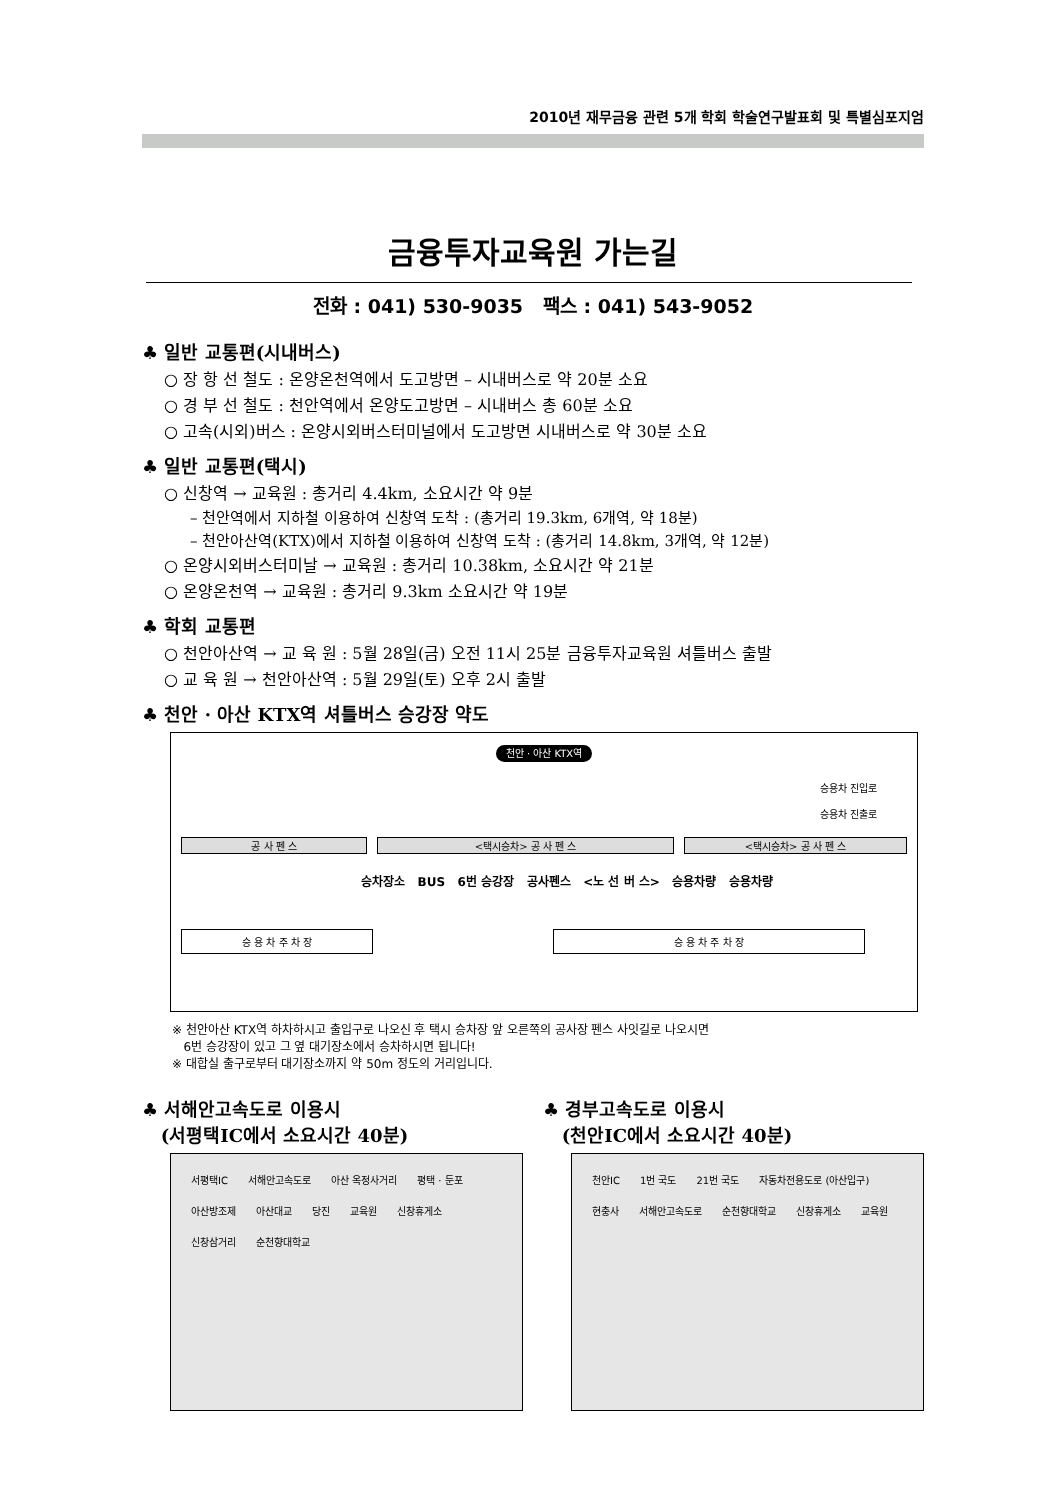2010년 재무금융 관련 5개 학회 학술연구발표회 및 특별심포지엄
금융투자교육원 가는길
전화 : 041) 530-9035 팩스 : 041) 543-9052
♣ 일반 교통편(시내버스)
○ 장 항 선 철도 : 온양온천역에서 도고방면 – 시내버스로 약 20분 소요
○ 경 부 선 철도 : 천안역에서 온양도고방면 – 시내버스 총 60분 소요
○ 고속(시외)버스 : 온양시외버스터미널에서 도고방면 시내버스로 약 30분 소요
♣ 일반 교통편(택시)
○ 신창역 → 교육원 : 총거리 4.4km, 소요시간 약 9분
– 천안역에서 지하철 이용하여 신창역 도착 : (총거리 19.3km, 6개역, 약 18분)
– 천안아산역(KTX)에서 지하철 이용하여 신창역 도착 : (총거리 14.8km, 3개역, 약 12분)
○ 온양시외버스터미날 → 교육원 : 총거리 10.38km, 소요시간 약 21분
○ 온양온천역 → 교육원 : 총거리 9.3km 소요시간 약 19분
♣ 학회 교통편
○ 천안아산역 → 교 육 원 : 5월 28일(금) 오전 11시 25분 금융투자교육원 셔틀버스 출발
○ 교 육 원 → 천안아산역 : 5월 29일(토) 오후 2시 출발
♣ 천안 · 아산 KTX역 셔틀버스 승강장 약도
천안 · 아산 KTX역
승용차 진입로
승용차 진출로
공 사 펜 스 <택시승차> 공 사 펜 스 <택시승차> 공 사 펜 스
승차장소 BUS 6번 승강장 공사펜스 <노 선 버 스> 승용차량 승용차량
승 용 차 주 차 장 승 용 차 주 차 장
※ 천안아산 KTX역 하차하시고 출입구로 나오신 후 택시 승차장 앞 오른쪽의 공사장 펜스 사잇길로 나오시면
6번 승강장이 있고 그 옆 대기장소에서 승차하시면 됩니다!
※ 대합실 출구로부터 대기장소까지 약 50m 정도의 거리입니다.
♣ 서해안고속도로 이용시
(서평택IC에서 소요시간 40분)
서평택IC 서해안고속도로 아산 옥정사거리 평택 · 둔포 아산방조제 아산대교 당진 교육원 신창휴게소 신창삼거리 순천향대학교
♣ 경부고속도로 이용시
(천안IC에서 소요시간 40분)
천안IC 1번 국도 21번 국도 자동차전용도로 (아산입구) 현충사 서해안고속도로 순천향대학교 신창휴게소 교육원